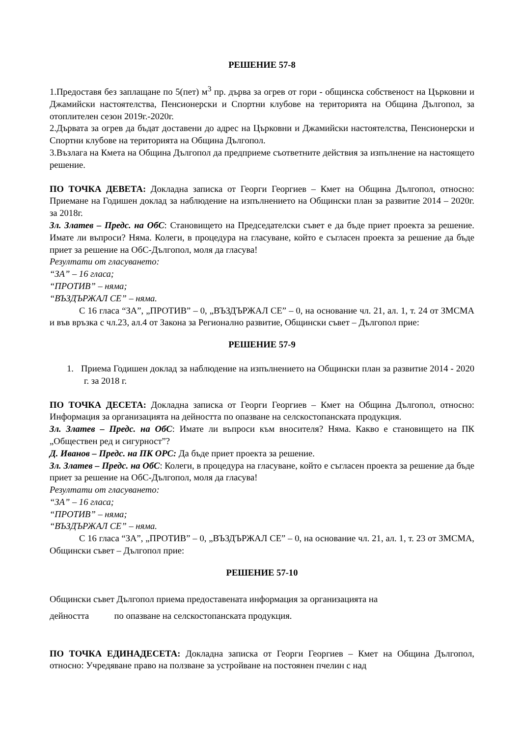РЕШЕНИЕ 57-8
1.Предоставя без заплащане по 5(пет) м<sup>3</sup> пр. дърва за огрев от гори - общинска собственост на Църковни и Джамийски настоятелства, Пенсионерски и Спортни клубове на територията на Община Дългопол, за отоплителен сезон 2019г.-2020г.
2.Дървата за огрев да бъдат доставени до адрес на Църковни и Джамийски настоятелства, Пенсионерски и Спортни клубове на територията на Община Дългопол.
3.Възлага на Кмета на Община Дългопол да предприеме съответните действия за изпълнение на настоящето решение.
ПО ТОЧКА ДЕВЕТА: Докладна записка от Георги Георгиев – Кмет на Община Дългопол, относно: Приемане на Годишен доклад за наблюдение на изпълнението на Общински план за развитие 2014 – 2020г. за 2018г.
Зл. Златев – Предс. на ОбС: Становището на Председателски съвет е да бъде приет проекта за решение. Имате ли въпроси? Няма. Колеги, в процедура на гласуване, който е съгласен проекта за решение да бъде приет за решение на ОбС-Дългопол, моля да гласува!
Резултати от гласуването:
“ЗА” – 16 гласа;
“ПРОТИВ” – няма;
“ВЪЗДЪРЖАЛ СЕ” – няма.
С 16 гласа “ЗА”, „ПРОТИВ” – 0, „ВЪЗДЪРЖАЛ СЕ” – 0, на основание чл. 21, ал. 1, т. 24 от ЗМСМА и във връзка с чл.23, ал.4 от Закона за Регионално развитие, Общински съвет – Дългопол прие:
РЕШЕНИЕ 57-9
1. Приема Годишен доклад за наблюдение на изпълнението на Общински план за развитие 2014 - 2020 г. за 2018 г.
ПО ТОЧКА ДЕСЕТА: Докладна записка от Георги Георгиев – Кмет на Община Дългопол, относно: Информация за организацията на дейността по опазване на селскостопанската продукция.
Зл. Златев – Предс. на ОбС: Имате ли въпроси към вносителя? Няма. Какво е становището на ПК „Обществен ред и сигурност”?
Д. Иванов – Предс. на ПК ОРС: Да бъде приет проекта за решение.
Зл. Златев – Предс. на ОбС: Колеги, в процедура на гласуване, който е съгласен проекта за решение да бъде приет за решение на ОбС-Дългопол, моля да гласува!
Резултати от гласуването:
“ЗА” – 16 гласа;
“ПРОТИВ” – няма;
“ВЪЗДЪРЖАЛ СЕ” – няма.
С 16 гласа “ЗА”, „ПРОТИВ” – 0, „ВЪЗДЪРЖАЛ СЕ” – 0, на основание чл. 21, ал. 1, т. 23 от ЗМСМА, Общински съвет – Дългопол прие:
РЕШЕНИЕ 57-10
Общински съвет Дългопол приема предоставената информация за организацията на
дейността по опазване на селскостопанската продукция.
ПО ТОЧКА ЕДИНАДЕСЕТА: Докладна записка от Георги Георгиев – Кмет на Община Дългопол, относно: Учредяване право на ползване за устройване на постоянен пчелин с над